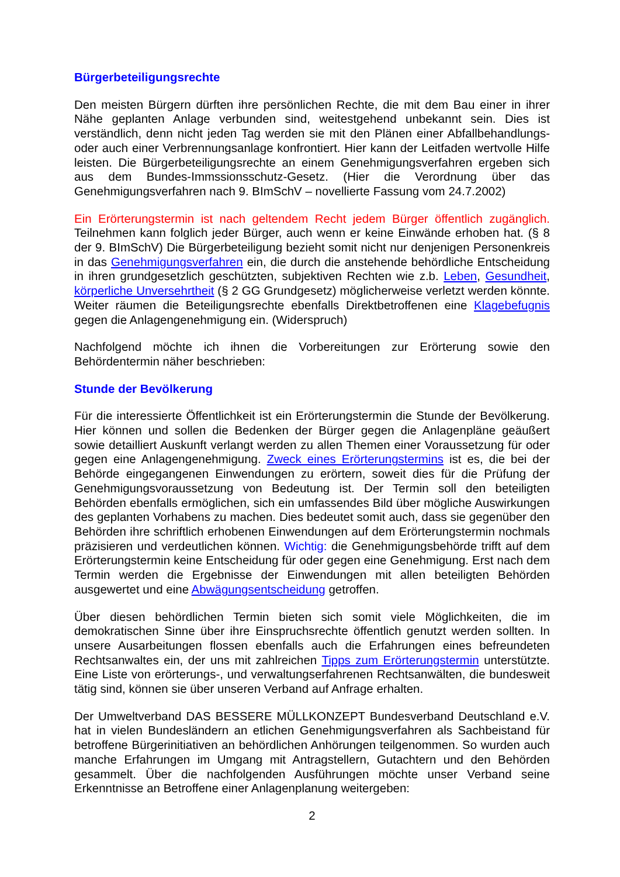Bürgerbeteiligungsrechte
Den meisten Bürgern dürften ihre persönlichen Rechte, die mit dem Bau einer in ihrer Nähe geplanten Anlage verbunden sind, weitestgehend unbekannt sein. Dies ist verständlich, denn nicht jeden Tag werden sie mit den Plänen einer Abfallbehandlungs- oder auch einer Verbrennungsanlage konfrontiert. Hier kann der Leitfaden wertvolle Hilfe leisten. Die Bürgerbeteiligungsrechte an einem Genehmigungsverfahren ergeben sich aus dem Bundes-Immssionsschutz-Gesetz. (Hier die Verordnung über das Genehmigungsverfahren nach 9. BImSchV – novellierte Fassung vom 24.7.2002)
Ein Erörterungstermin ist nach geltendem Recht jedem Bürger öffentlich zugänglich. Teilnehmen kann folglich jeder Bürger, auch wenn er keine Einwände erhoben hat. (§ 8 der 9. BImSchV) Die Bürgerbeteiligung bezieht somit nicht nur denjenigen Personenkreis in das Genehmigungsverfahren ein, die durch die anstehende behördliche Entscheidung in ihren grundgesetzlich geschützten, subjektiven Rechten wie z.b. Leben, Gesundheit, körperliche Unversehrtheit (§ 2 GG Grundgesetz) möglicherweise verletzt werden könnte. Weiter räumen die Beteiligungsrechte ebenfalls Direktbetroffenen eine Klagebefugnis gegen die Anlagengenehmigung ein. (Widerspruch)
Nachfolgend möchte ich ihnen die Vorbereitungen zur Erörterung sowie den Behördentermin näher beschrieben:
Stunde der Bevölkerung
Für die interessierte Öffentlichkeit ist ein Erörterungstermin die Stunde der Bevölkerung. Hier können und sollen die Bedenken der Bürger gegen die Anlagenpläne geäußert sowie detailliert Auskunft verlangt werden zu allen Themen einer Voraussetzung für oder gegen eine Anlagengenehmigung. Zweck eines Erörterungstermins ist es, die bei der Behörde eingegangenen Einwendungen zu erörtern, soweit dies für die Prüfung der Genehmigungsvoraussetzung von Bedeutung ist. Der Termin soll den beteiligten Behörden ebenfalls ermöglichen, sich ein umfassendes Bild über mögliche Auswirkungen des geplanten Vorhabens zu machen. Dies bedeutet somit auch, dass sie gegenüber den Behörden ihre schriftlich erhobenen Einwendungen auf dem Erörterungstermin nochmals präzisieren und verdeutlichen können. Wichtig: die Genehmigungsbehörde trifft auf dem Erörterungstermin keine Entscheidung für oder gegen eine Genehmigung. Erst nach dem Termin werden die Ergebnisse der Einwendungen mit allen beteiligten Behörden ausgewertet und eine Abwägungsentscheidung getroffen.
Über diesen behördlichen Termin bieten sich somit viele Möglichkeiten, die im demokratischen Sinne über ihre Einspruchsrechte öffentlich genutzt werden sollten. In unsere Ausarbeitungen flossen ebenfalls auch die Erfahrungen eines befreundeten Rechtsanwaltes ein, der uns mit zahlreichen Tipps zum Erörterungstermin unterstützte. Eine Liste von erörterungs-, und verwaltungserfahrenen Rechtsanwälten, die bundesweit tätig sind, können sie über unseren Verband auf Anfrage erhalten.
Der Umweltverband DAS BESSERE MÜLLKONZEPT Bundesverband Deutschland e.V. hat in vielen Bundesländern an etlichen Genehmigungsverfahren als Sachbeistand für betroffene Bürgerinitiativen an behördlichen Anhörungen teilgenommen. So wurden auch manche Erfahrungen im Umgang mit Antragstellern, Gutachtern und den Behörden gesammelt. Über die nachfolgenden Ausführungen möchte unser Verband seine Erkenntnisse an Betroffene einer Anlagenplanung weitergeben:
2